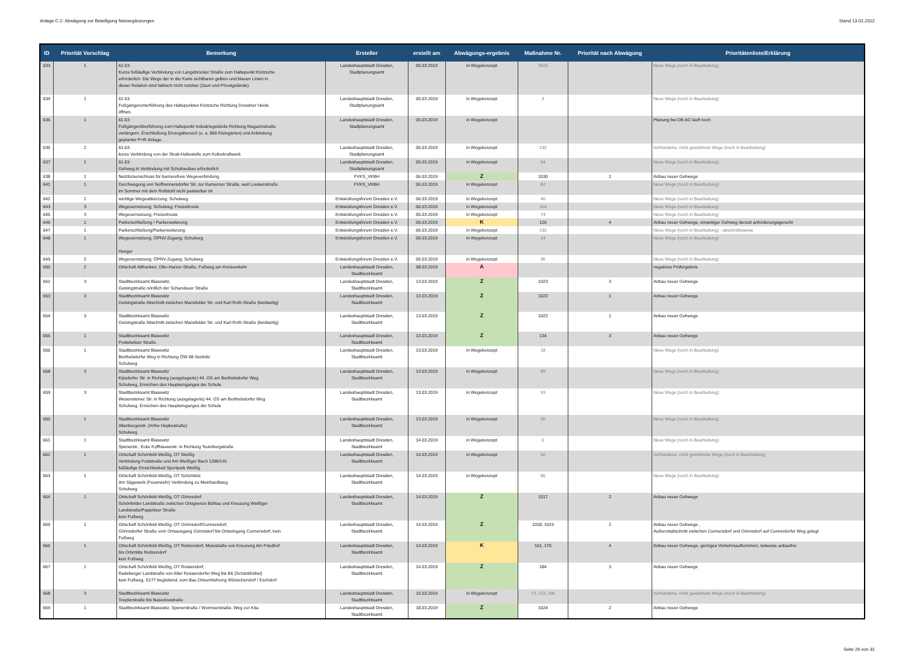Anlage C-2: Abwägung zur Beteiligung Netzergänzungen Stand 13.01.2022
| ID | Priorität Vorschlag | Bemerkung | Ersteller | erstellt am | Abwägungs-ergebnis | Maßnahme Nr. | Priorität nach Abwägung | Prioritätenliste/Erklärung |
| --- | --- | --- | --- | --- | --- | --- | --- | --- |
| 633 | 1 | 61.63: Kurze fußläufige Verbindung von Langebrücker Straße zum Haltepunkt Klotzsche erforderlich. Die Wege der in der Karte sichtbaren gelben und blauen Linien in dieser Relation sind faktisch nicht nutzbar (Zaun und Privatgelände). | Landeshauptstadt Dresden, Stadtplanungsamt | 05.03.2019 | in Wegekonzept | 3020 | | Neue Wege (noch in Bearbeitung) |
| 634 | 1 | 61.63: Fußgängerunterführung des Haltepunktes Klotzsche Richtung Dresdner Heide öffnen. | Landeshauptstadt Dresden, Stadtplanungsamt | 05.03.2019 | in Wegekonzept | 4 | | Neue Wege (noch in Bearbeitung) |
| 635 | 1 | 61.63: Fußgängerüberführung zum Haltepunkt Industriegelände Richtung Magazinstraße verlängern. Erschließung Einzugsbereich (u. a. 800 Kleingärten) und Anbindung geplanter P+R-Anlage. | Landeshauptstadt Dresden, Stadtplanungsamt | 05.03.2019 | in Wegekonzept | | | Planung bei DB AG läuft noch |
| 636 | 2 | 61.63: kurze Verbindung von der Strab-Haltestelle zum Kulturkraftwerk | Landeshauptstadt Dresden, Stadtplanungsamt | 05.03.2019 | in Wegekonzept | 132 | | Vorhandene, nicht gewidmete Wege (noch in Bearbeitung) |
| 637 | 1 | 61.63: Gehweg in Verbindung mit Schulneubau erforderlich | Landeshauptstadt Dresden, Stadtplanungsamt | 05.03.2019 | in Wegekonzept | 54 | | Neue Wege (noch in Bearbeitung) |
| 638 | 1 | Netzlückenschluss für barrierefreie Wegeverbindung | FVKS_VKBH | 06.03.2019 | Z | 1030 | 1 | Anbau neuer Gehwege |
| 641 | 1 | Durchwegung von Seifhennersdorfer Str. zur Kamenzer Straße, weil Louisenstraße im Sommer mit dem Rollstuhl nicht passierbar ist | FVKS_VKBH | 06.03.2019 | in Wegekonzept | 82 | | Neue Wege (noch in Bearbeitung) |
| 642 | 1 | wichtige Wegeabkürzung; Schulweg | Entwicklungsforum Dresden e.V. | 06.03.2019 | in Wegekonzept | 46 | | Neue Wege (noch in Bearbeitung) |
| 643 | 3 | Wegevernetzung; Schulweg; Freizeitroute | Entwicklungsforum Dresden e.V. | 06.03.2019 | in Wegekonzept | 104 | | Neue Wege (noch in Bearbeitung) |
| 645 | 3 | Wegevernetzung; Freizeitroute | Entwicklungsforum Dresden e.V. | 06.03.2019 | in Wegekonzept | 74 | | Neue Wege (noch in Bearbeitung) |
| 646 | 1 | Parkerschließung / Parkerweiterung | Entwicklungsforum Dresden e.V. | 06.03.2019 | K | 126 | 4 | Anbau neuer Gehwege, einseitiger Gehweg derzeit anforderungsgerecht |
| 647 | 1 | Parkerschließung/Parkerweiterung | Entwicklungsforum Dresden e.V. | 06.03.2019 | in Wegekonzept | 132 | | Neue Wege (noch in Bearbeitung) - abschnittsweise |
| 648 | 1 | Wegevernetzung; ÖPNV-Zugang; Schulweg Hunger | Entwicklungsforum Dresden e.V. | 06.03.2019 | in Wegekonzept | 14 | | Neue Wege (noch in Bearbeitung) |
| 649 | 2 | Wegevernetzung; ÖPNV-Zugang; Schulweg | Entwicklungsforum Dresden e.V. | 06.03.2019 | in Wegekonzept | 96 | | Neue Wege (noch in Bearbeitung) |
| 650 | 2 | Ortschaft Altfranken, Otto-Harzer-Straße, Fußweg am Kreisverkehr | Landeshauptstadt Dresden, Stadtbezirksamt | 08.03.2019 | A | | | negatives Prüfergebnis |
| 652 | 3 | Stadtbezirksamt Blasewitz, Geisingstraße nördlich der Schandauer Straße | Landeshauptstadt Dresden, Stadtbezirksamt | 13.03.2019 | Z | 1023 | 3 | Anbau neuer Gehwege |
| 653 | 3 | Stadtbezirksamt Blasewitz Geisingstraße Abschnitt zwischen Mansfelder Str. und Karl-Roth-Straße (beidseitig) | Landeshauptstadt Dresden, Stadtbezirksamt | 13.03.2019 | Z | 1022 | 1 | Anbau neuer Gehwege |
| 654 | 3 | Stadtbezirksamt Blasewitz Geisingstraße Abschnitt zwischen Mansfelder Str. und Karl-Roth-Straße (beidseitig) | Landeshauptstadt Dresden, Stadtbezirksamt | 13.03.2019 | Z | 1022 | 1 | Anbau neuer Gehwege |
| 655 | 1 | Stadtbezirksamt Blasewitz Postelwitzer Straße | Landeshauptstadt Dresden, Stadtbezirksamt | 13.03.2019 | Z | 134 | 3 | Anbau neuer Gehwege |
| 656 | 1 | Stadtbezirksamt Blasewitz Berthelsdorfer Weg in Richtung ÖW 68-Seidnitz Schulweg | Landeshauptstadt Dresden, Stadtbezirksamt | 13.03.2019 | in Wegekonzept | 18 | | Neue Wege (noch in Bearbeitung) |
| 658 | 3 | Stadtbezirksamt Blasewitz Kipsdorfer Str. in Richtung (ausgelagerte) 44. GS am Berthelsdorfer Weg Schulweg, Erreichen des Haupteinganges der Schule | Landeshauptstadt Dresden, Stadtbezirksamt | 13.03.2019 | in Wegekonzept | 89 | | Neue Wege (noch in Bearbeitung) |
| 659 | 3 | Stadtbezirksamt Blasewitz Wesensteiner Str. in Richtung (ausgelagerte) 44. GS am Berthelsdorfer Weg Schulweg, Erreichen des Haupteinganges der Schule | Landeshauptstadt Dresden, Stadtbezirksamt | 13.03.2019 | in Wegekonzept | 93 | | Neue Wege (noch in Bearbeitung) |
| 660 | 1 | Stadtbezirksamt Blasewitz Altenbergerstr. (Höhe Hepkestraße) Schulweg | Landeshauptstadt Dresden, Stadtbezirksamt | 13.03.2019 | in Wegekonzept | 95 | | Neue Wege (noch in Bearbeitung) |
| 661 | 1 | Stadtbezirksamt Blasewitz Spenerstr., Ecke Kyffhäuserstr. in Richtung Teutoburgstraße | Landeshauptstadt Dresden, Stadtbezirksamt | 14.03.2019 | in Wegekonzept | 6 | | Neue Wege (noch in Bearbeitung) |
| 662 | 1 | Ortschaft Schönfeld-Weißig, OT Weißig Verbindung Foststraße und Am Weißiger Bach 139b/141 fußläufige Erreichbarkeit Sportpark Weißig | Landeshauptstadt Dresden, Stadtbezirksamt | 14.03.2019 | in Wegekonzept | 50 | | Vorhandene, nicht gewidmete Wege (noch in Bearbeitung) |
| 663 | 1 | Ortschaft Schönfeld-Weißig, OT Schönfeld Am Sägewerk (Feuerwehr) Verbindung zu Meinhardtweg Schulweg | Landeshauptstadt Dresden, Stadtbezirksamt | 14.03.2019 | in Wegekonzept | 86 | | Neue Wege (noch in Bearbeitung) |
| 664 | 1 | Ortschaft Schönfeld-Weißig, OT Gönnsdorf Schönfelder Landstraße zwischen Ortsgrenze Bühlau und Kreuzung Weißiger Landstraße/Pappritzer Straße kein Fußweg | Landeshauptstadt Dresden, Stadtbezirksamt | 14.03.2019 | Z | 1017 | 2 | Anbau neuer Gehwege |
| 665 | 1 | Ortschaft Schönfeld-Weißig, OT Gönnsdorf/Cunnersdorf, Gönnsdorfer Straße vom Ortsausgang Gönnsdorf bis Ortseingang Cunnersdorf, kein Fußweg | Landeshauptstadt Dresden, Stadtbezirksamt | 14.03.2019 | Z | 1018, 1019 | 2 | Anbau neuer Gehwege , Außerortabschnitt zwischen Cunnersdorf und Gönnsdorf auf Cunnerdorfer Weg gelegt |
| 666 | 1 | Ortschaft Schönfeld-Weißig, OT Reitzendorf, Meixstraße von Kreuzung Am Friedhof bis Ortsmitte Reitzendorf kein Fußweg | Landeshauptstadt Dresden, Stadtbezirksamt | 14.03.2019 | K | 161, 170 | 4 | Anbau neuer Gehwege, geringes Verkehrsaufkommen, teilweise anbaufrei |
| 667 | 1 | Ortschaft Schönfeld-Weißig, OT Rossendorf, Radeberger Landstraße von Alter Rossendorfer Weg bis B6 (Schänkhübel) kein Fußweg, S177 begleitend, zum Bau Ortsumfahrung Wünschendorf / Eschdorf | Landeshauptstadt Dresden, Stadtbezirksamt | 14.03.2019 | Z | 184 | 3 | Anbau neuer Gehwege |
| 668 | 3 | Stadtbezirksamt Blasewitz Toeplerstraße bis Basedowstraße | Landeshauptstadt Dresden, Stadtbezirksamt | 15.03.2019 | in Wegekonzept | 73, 172, 196 | | Vorhandene, nicht gewidmete Wege (noch in Bearbeitung) |
| 669 | 1 | Stadtbezirksamt Blasewitz, Spenerstraße / Wormserstraße, Weg zur Kita | Landeshauptstadt Dresden, Stadtbezirksamt | 18.03.2019 | Z | 1024 | 2 | Anbau neuer Gehwege |
Seite 26 von 31